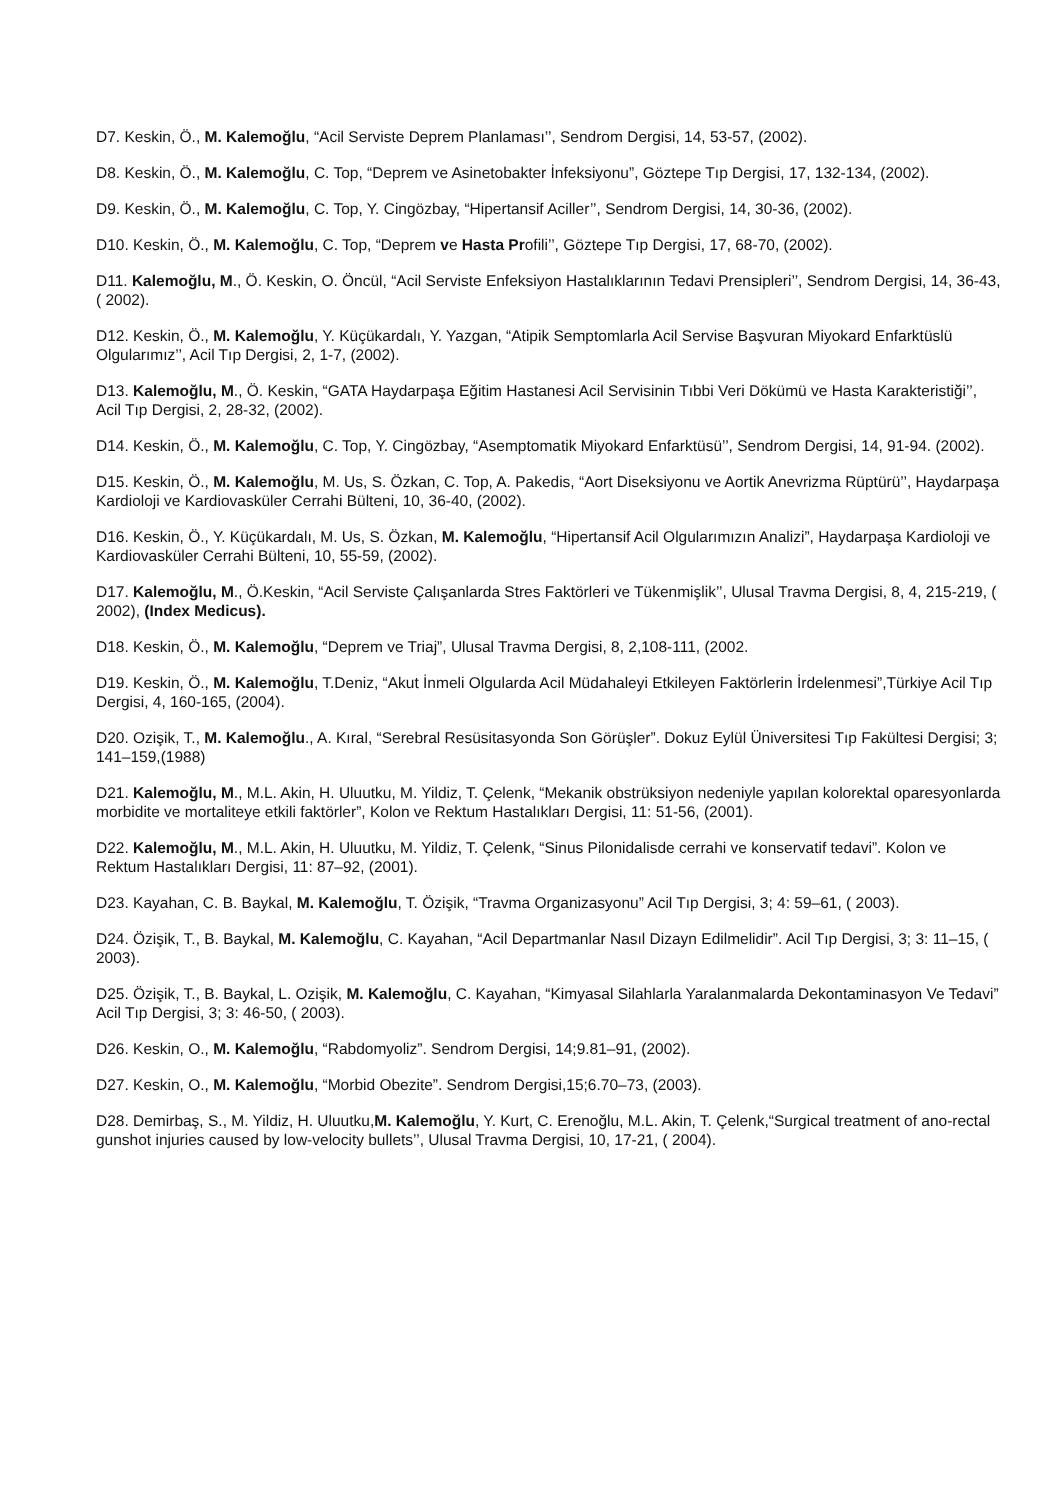D7. Keskin, Ö., M. Kalemoğlu, “Acil Serviste Deprem Planlaması’’, Sendrom Dergisi, 14, 53-57, (2002).
D8. Keskin, Ö., M. Kalemoğlu, C. Top, “Deprem ve Asinetobakter İnfeksiyonu”, Göztepe Tıp Dergisi, 17, 132-134, (2002).
D9. Keskin, Ö., M. Kalemoğlu, C. Top, Y. Cingözbay, “Hipertansif Aciller’’, Sendrom Dergisi, 14, 30-36, (2002).
D10. Keskin, Ö., M. Kalemoğlu, C. Top, “Deprem ve Hasta Profili’’, Göztepe Tıp Dergisi, 17, 68-70, (2002).
D11. Kalemoğlu, M., Ö. Keskin, O. Öncül, “Acil Serviste Enfeksiyon Hastalıklarının Tedavi Prensipleri’’, Sendrom Dergisi, 14, 36-43, ( 2002).
D12. Keskin, Ö., M. Kalemoğlu, Y. Küçükardalı, Y. Yazgan, “Atipik Semptomlarla Acil Servise Başvuran Miyokard Enfarktüslü Olgularımız’’, Acil Tıp Dergisi, 2, 1-7, (2002).
D13. Kalemoğlu, M., Ö. Keskin, “GATA Haydarpaşa Eğitim Hastanesi Acil Servisinin Tıbbi Veri Dökümü ve Hasta Karakteristiği’’, Acil Tıp Dergisi, 2, 28-32, (2002).
D14. Keskin, Ö., M. Kalemoğlu, C. Top, Y. Cingözbay, “Asemptomatik Miyokard Enfarktüsü’’, Sendrom Dergisi, 14, 91-94. (2002).
D15. Keskin, Ö., M. Kalemoğlu, M. Us, S. Özkan, C. Top, A. Pakedis, “Aort Diseksiyonu ve Aortik Anevrizma Rüptürü’’, Haydarpaşa Kardioloji ve Kardiovasküler Cerrahi Bülteni, 10, 36-40, (2002).
D16. Keskin, Ö., Y. Küçükardalı, M. Us, S. Özkan, M. Kalemoğlu, “Hipertansif Acil Olgularımızın Analizi”, Haydarpaşa Kardioloji ve Kardiovasküler Cerrahi Bülteni, 10, 55-59, (2002).
D17. Kalemoğlu, M., Ö.Keskin, “Acil Serviste Çalışanlarda Stres Faktörleri ve Tükenmişlik’’, Ulusal Travma Dergisi, 8, 4, 215-219, ( 2002), (Index Medicus).
D18. Keskin, Ö., M. Kalemoğlu, “Deprem ve Triaj”, Ulusal Travma Dergisi, 8, 2,108-111, (2002.
D19. Keskin, Ö., M. Kalemoğlu, T.Deniz, “Akut İnmeli Olgularda Acil Müdahaleyi Etkileyen Faktörlerin İrdelenmesi”,Türkiye Acil Tıp Dergisi, 4, 160-165, (2004).
D20. Ozişik, T., M. Kalemoğlu., A. Kıral, “Serebral Resüsitasyonda Son Görüşler”. Dokuz Eylül Üniversitesi Tıp Fakültesi Dergisi; 3; 141–159,(1988)
D21. Kalemoğlu, M., M.L. Akin, H. Uluutku, M. Yildiz, T. Çelenk, “Mekanik obstrüksiyon nedeniyle yapılan kolorektal oparesyonlarda morbidite ve mortaliteye etkili faktörler”, Kolon ve Rektum Hastalıkları Dergisi, 11: 51-56, (2001).
D22. Kalemoğlu, M., M.L. Akin, H. Uluutku, M. Yildiz, T. Çelenk, “Sinus Pilonidalisde cerrahi ve konservatif tedavi”. Kolon ve Rektum Hastalıkları Dergisi, 11: 87–92, (2001).
D23. Kayahan, C. B. Baykal, M. Kalemoğlu, T. Özişik, “Travma Organizasyonu” Acil Tıp Dergisi, 3; 4: 59–61, ( 2003).
D24. Özişik, T., B. Baykal, M. Kalemoğlu, C. Kayahan, “Acil Departmanlar Nasıl Dizayn Edilmelidir”. Acil Tıp Dergisi, 3; 3: 11–15, ( 2003).
D25. Özişik, T., B. Baykal, L. Ozişik, M. Kalemoğlu, C. Kayahan, “Kimyasal Silahlarla Yaralanmalarda Dekontaminasyon Ve Tedavi” Acil Tıp Dergisi, 3; 3: 46-50, ( 2003).
D26. Keskin, O., M. Kalemoğlu, “Rabdomyoliz”. Sendrom Dergisi, 14;9.81–91, (2002).
D27. Keskin, O., M. Kalemoğlu, “Morbid Obezite”. Sendrom Dergisi,15;6.70–73, (2003).
D28. Demirbaş, S., M. Yildiz, H. Uluutku,M. Kalemoğlu, Y. Kurt, C. Erenoğlu, M.L. Akin, T. Çelenk,“Surgical treatment of ano-rectal gunshot injuries caused by low-velocity bullets’’, Ulusal Travma Dergisi, 10, 17-21, ( 2004).